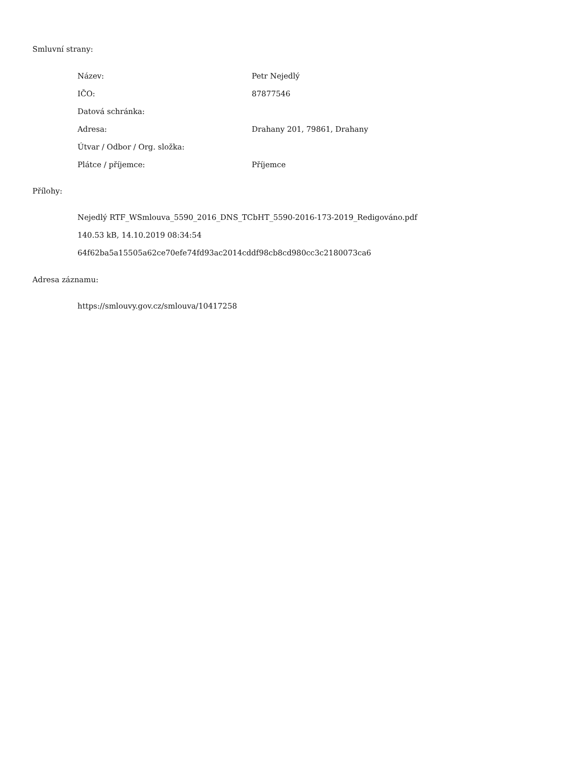Smluvní strany:
| Název: | Petr Nejedlý |
| IČO: | 87877546 |
| Datová schránka: | |
| Adresa: | Drahany 201, 79861, Drahany |
| Útvar / Odbor / Org. složka: | |
| Plátce / příjemce: | Příjemce |
Přílohy:
Nejedlý RTF_WSmlouva_5590_2016_DNS_TCbHT_5590-2016-173-2019_Redigováno.pdf
140.53 kB, 14.10.2019 08:34:54
64f62ba5a15505a62ce70efe74fd93ac2014cddf98cb8cd980cc3c2180073ca6
Adresa záznamu:
https://smlouvy.gov.cz/smlouva/10417258